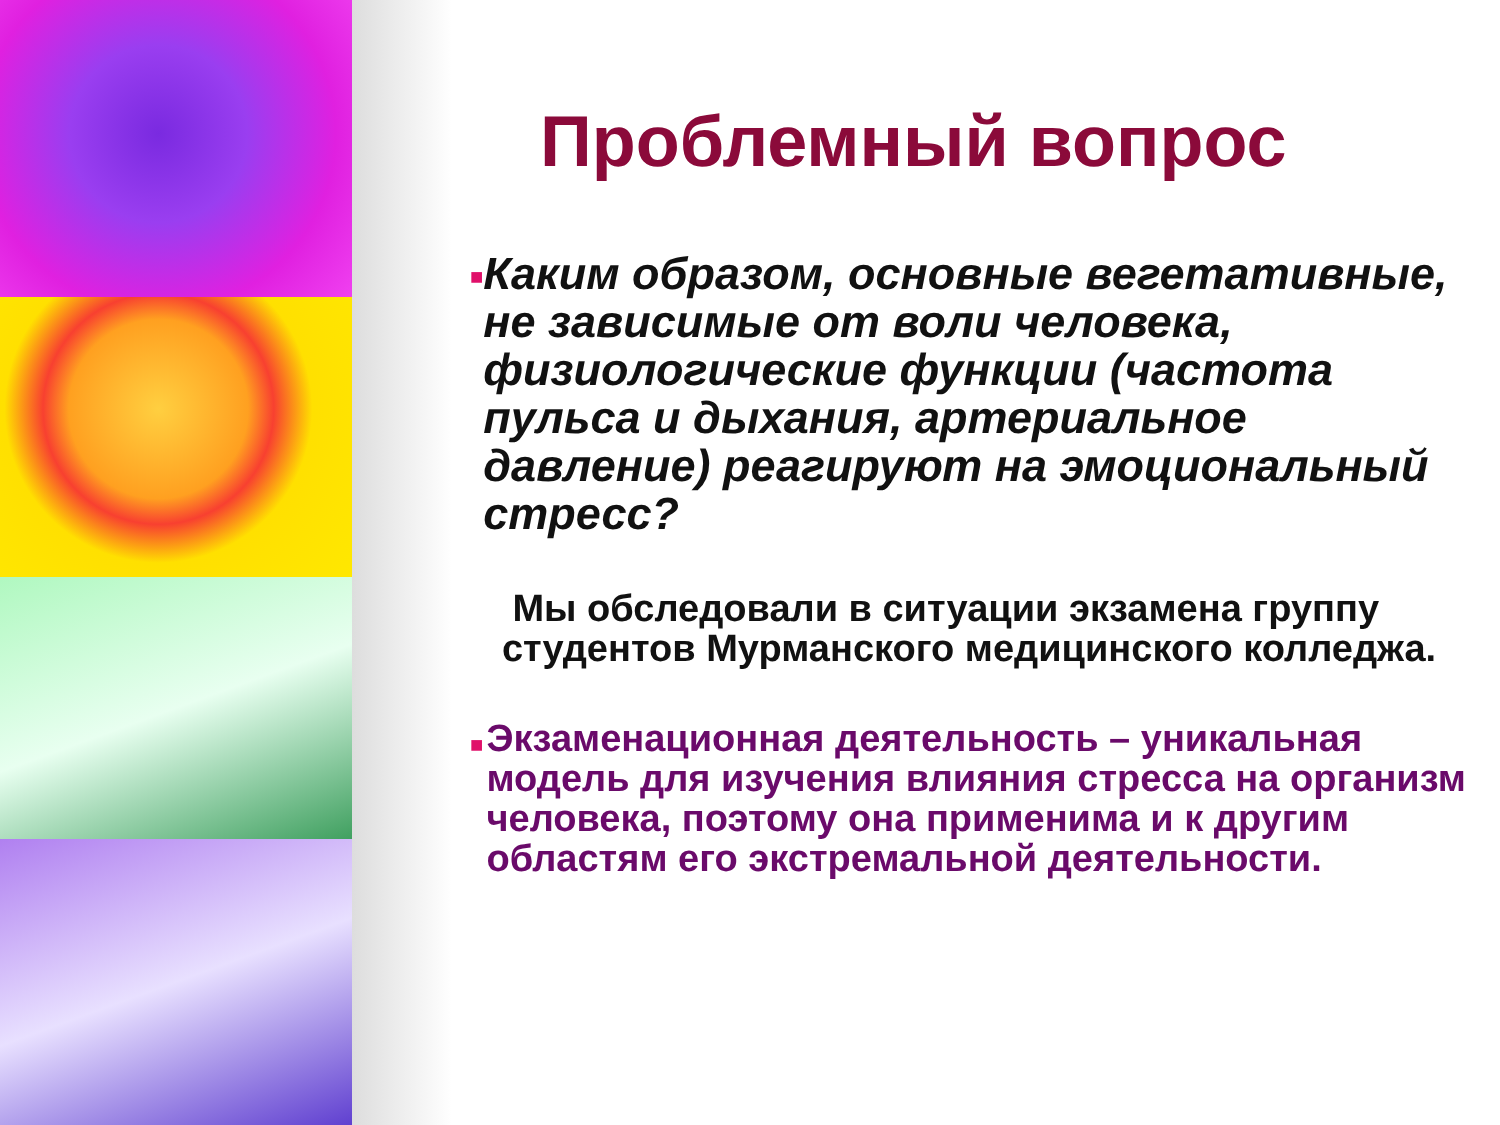Проблемный вопрос
■
Каким образом, основные вегетативные, не зависимые от воли человека, физиологические функции (частота пульса и дыхания, артериальное давление) реагируют на эмоциональный стресс?
Мы обследовали в ситуации экзамена группу студентов Мурманского медицинского колледжа.
■
Экзаменационная деятельность – уникальная модель для изучения влияния стресса на организм человека, поэтому она применима и к другим областям его экстремальной деятельности.